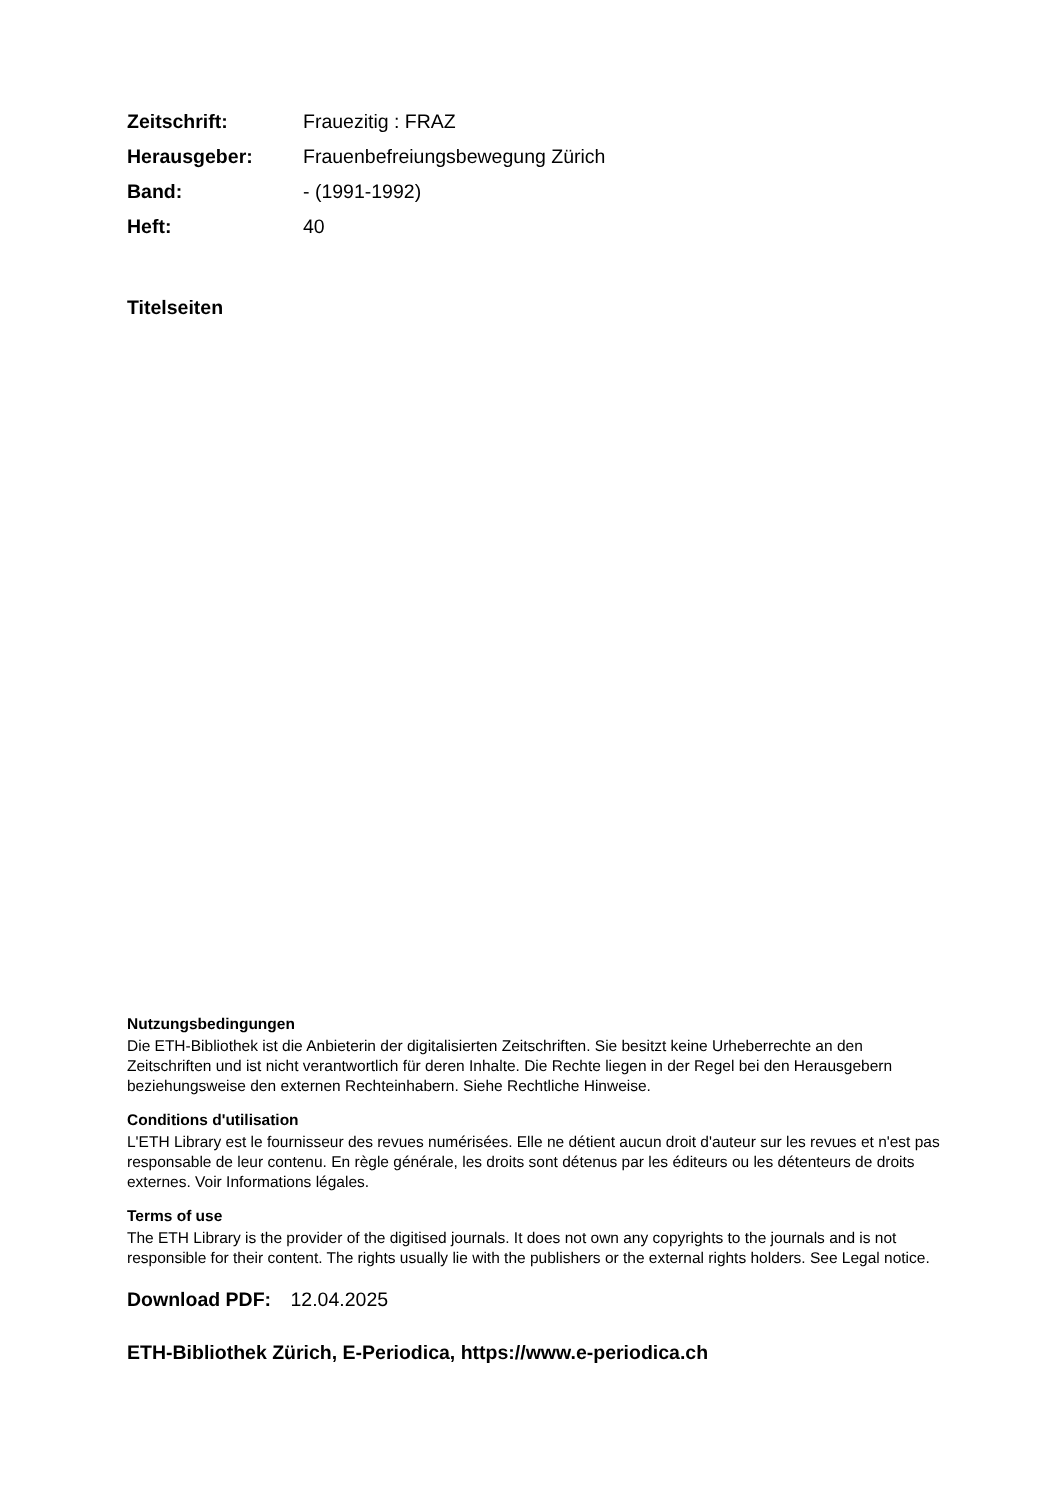| Zeitschrift: | Frauezitig : FRAZ |
| Herausgeber: | Frauenbefreiungsbewegung Zürich |
| Band: | - (1991-1992) |
| Heft: | 40 |
Titelseiten
Nutzungsbedingungen
Die ETH-Bibliothek ist die Anbieterin der digitalisierten Zeitschriften. Sie besitzt keine Urheberrechte an den Zeitschriften und ist nicht verantwortlich für deren Inhalte. Die Rechte liegen in der Regel bei den Herausgebern beziehungsweise den externen Rechteinhabern. Siehe Rechtliche Hinweise.
Conditions d'utilisation
L'ETH Library est le fournisseur des revues numérisées. Elle ne détient aucun droit d'auteur sur les revues et n'est pas responsable de leur contenu. En règle générale, les droits sont détenus par les éditeurs ou les détenteurs de droits externes. Voir Informations légales.
Terms of use
The ETH Library is the provider of the digitised journals. It does not own any copyrights to the journals and is not responsible for their content. The rights usually lie with the publishers or the external rights holders. See Legal notice.
Download PDF: 12.04.2025
ETH-Bibliothek Zürich, E-Periodica, https://www.e-periodica.ch